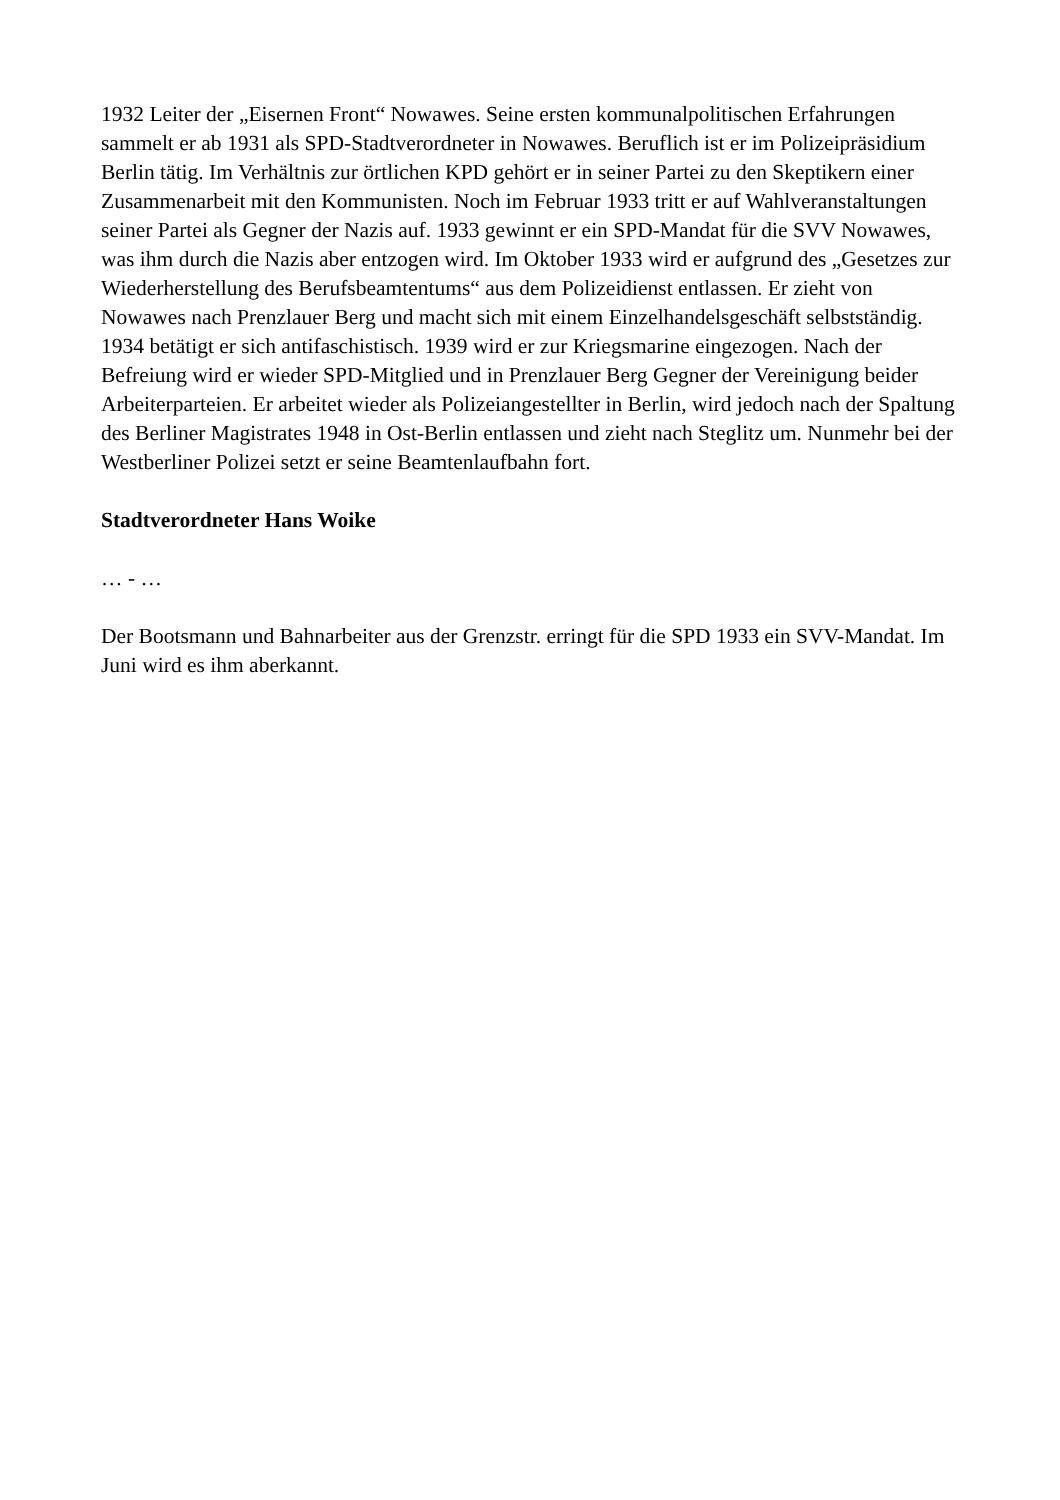1932 Leiter der „Eisernen Front“ Nowawes. Seine ersten kommunalpolitischen Erfahrungen sammelt er ab 1931 als SPD-Stadtverordneter in Nowawes. Beruflich ist er im Polizeipräsidium Berlin tätig. Im Verhältnis zur örtlichen KPD gehört er in seiner Partei zu den Skeptikern einer Zusammenarbeit mit den Kommunisten. Noch im Februar 1933 tritt er auf Wahlveranstaltungen seiner Partei als Gegner der Nazis auf. 1933 gewinnt er ein SPD-Mandat für die SVV Nowawes, was ihm durch die Nazis aber entzogen wird. Im Oktober 1933 wird er aufgrund des „Gesetzes zur Wiederherstellung des Berufsbeamtentums“ aus dem Polizeidienst entlassen. Er zieht von Nowawes nach Prenzlauer Berg und macht sich mit einem Einzelhandelsgeschäft selbstständig. 1934 betätigt er sich antifaschistisch. 1939 wird er zur Kriegsmarine eingezogen. Nach der Befreiung wird er wieder SPD-Mitglied und in Prenzlauer Berg Gegner der Vereinigung beider Arbeiterparteien. Er arbeitet wieder als Polizeiangestellter in Berlin, wird jedoch nach der Spaltung des Berliner Magistrates 1948 in Ost-Berlin entlassen und zieht nach Steglitz um. Nunmehr bei der Westberliner Polizei setzt er seine Beamtenlaufbahn fort.
Stadtverordneter Hans Woike
… - …
Der Bootsmann und Bahnarbeiter aus der Grenzstr. erringt für die SPD 1933 ein SVV-Mandat. Im Juni wird es ihm aberkannt.